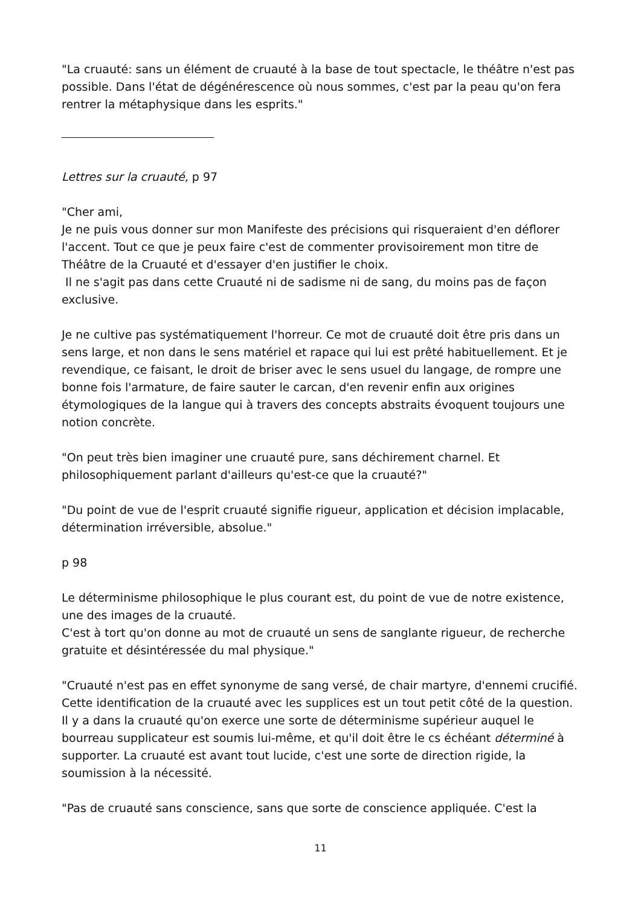"La cruauté: sans un élément de cruauté à la base de tout spectacle, le théâtre n'est pas possible. Dans l'état de dégénérescence où nous sommes, c'est par la peau qu'on fera rentrer la métaphysique dans les esprits."
Lettres sur la cruauté, p 97
"Cher ami,
Je ne puis vous donner sur mon Manifeste des précisions qui risqueraient d'en déflorer l'accent. Tout ce que je peux faire c'est de commenter provisoirement mon titre de Théâtre de la Cruauté et d'essayer d'en justifier le choix.
Il ne s'agit pas dans cette Cruauté ni de sadisme ni de sang, du moins pas de façon exclusive.
Je ne cultive pas systématiquement l'horreur. Ce mot de cruauté doit être pris dans un sens large, et non dans le sens matériel et rapace qui lui est prêté habituellement. Et je revendique, ce faisant, le droit de briser avec le sens usuel du langage, de rompre une bonne fois l'armature, de faire sauter le carcan, d'en revenir enfin aux origines étymologiques de la langue qui à travers des concepts abstraits évoquent toujours une notion concrète.
"On peut très bien imaginer une cruauté pure, sans déchirement charnel. Et philosophiquement parlant d'ailleurs qu'est-ce que la cruauté?"
"Du point de vue de l'esprit cruauté signifie rigueur, application et décision implacable, détermination irréversible, absolue."
p 98
Le déterminisme philosophique le plus courant est, du point de vue de notre existence, une des images de la cruauté.
C'est à tort qu'on donne au mot de cruauté un sens de sanglante rigueur, de recherche gratuite et désintéressée du mal physique."
"Cruauté n'est pas en effet synonyme de sang versé, de chair martyre, d'ennemi crucifié. Cette identification de la cruauté avec les supplices est un tout petit côté de la question. Il y a dans la cruauté qu'on exerce une sorte de déterminisme supérieur auquel le bourreau supplicateur est soumis lui-même, et qu'il doit être le cs échéant déterminé à supporter. La cruauté est avant tout lucide, c'est une sorte de direction rigide, la soumission à la nécessité.
"Pas de cruauté sans conscience, sans que sorte de conscience appliquée. C'est la
11